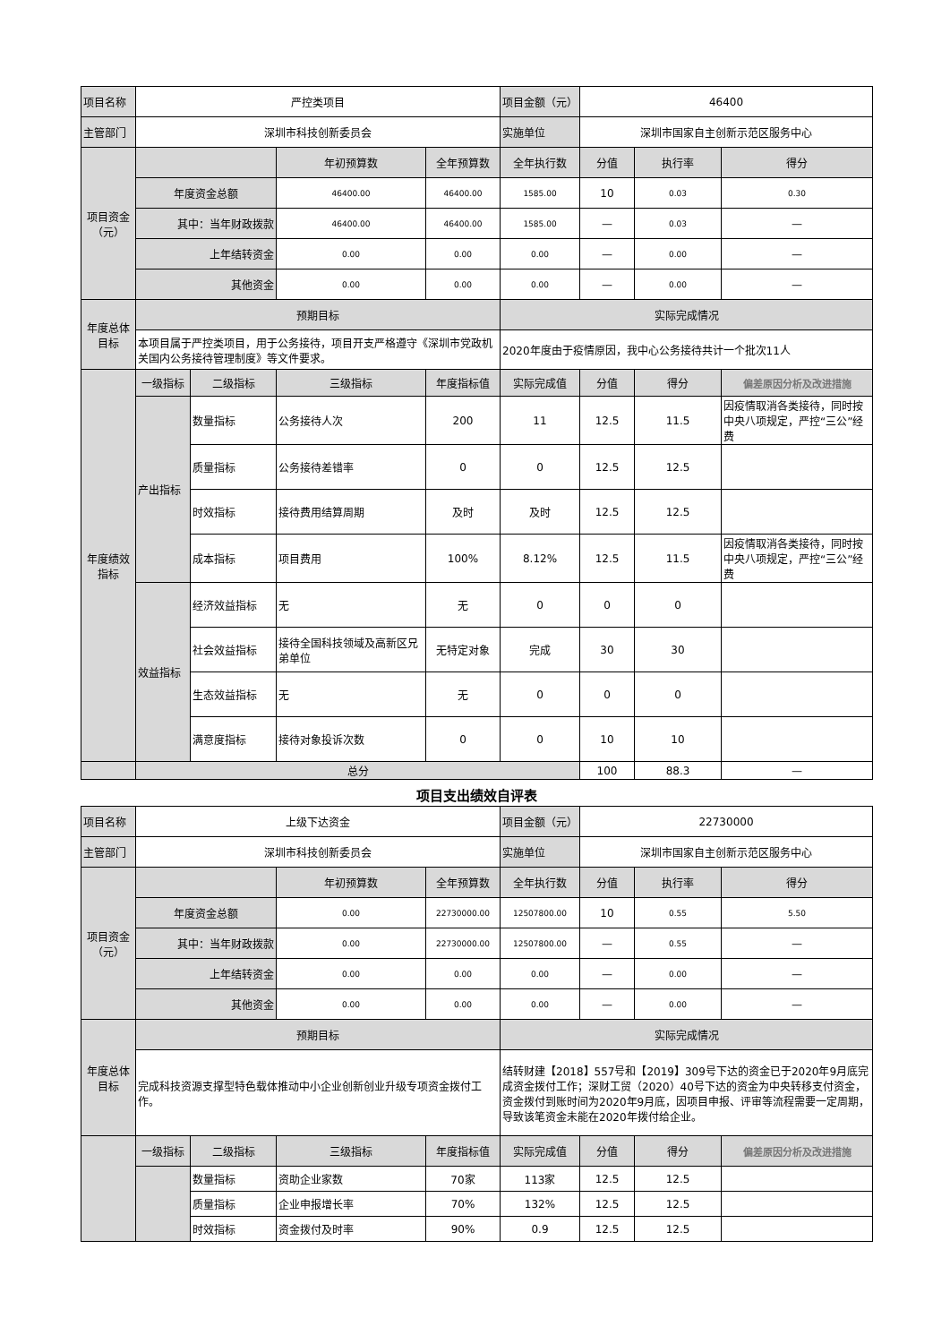| 项目名称 | 严控类项目 | | | | 项目金额（元） | 46400 | | |
| 主管部门 | 深圳市科技创新委员会 | | | | 实施单位 | 深圳市国家自主创新示范区服务中心 | | |
| 项目资金 （元） | | | 年初预算数 | 全年预算数 | 全年执行数 | 分值 | 执行率 | 得分 |
| | 年度资金总额 | | 46400.00 | 46400.00 | 1585.00 | 10 | 0.03 | 0.30 |
| | 其中：当年财政拨款 | | 46400.00 | 46400.00 | 1585.00 | — | 0.03 | — |
| | 上年结转资金 | | 0.00 | 0.00 | 0.00 | — | 0.00 | — |
| | 其他资金 | | 0.00 | 0.00 | 0.00 | — | 0.00 | — |
| 年度总体目标 | 预期目标 | | | | 实际完成情况 | | | |
| | 本项目属于严控类项目，用于公务接待，项目开支严格遵守《深圳市党政机关国内公务接待管理制度》等文件要求。 | | | | 2020年度由于疫情原因，我中心公务接待共计一个批次11人 | | | |
| 年度绩效指标 | 一级指标 | 二级指标 | 三级指标 | 年度指标值 | 实际完成值 | 分值 | 得分 | 偏差原因分析及改进措施 |
| | 产出指标 | 数量指标 | 公务接待人次 | 200 | 11 | 12.5 | 11.5 | 因疫情取消各类接待，同时按中央八项规定，严控“三公”经费 |
| | | 质量指标 | 公务接待差错率 | 0 | 0 | 12.5 | 12.5 | |
| | | 时效指标 | 接待费用结算周期 | 及时 | 及时 | 12.5 | 12.5 | |
| | | 成本指标 | 项目费用 | 100% | 8.12% | 12.5 | 11.5 | 因疫情取消各类接待，同时按中央八项规定，严控“三公”经费 |
| | 效益指标 | 经济效益指标 | 无 | 无 | 0 | 0 | 0 | |
| | | 社会效益指标 | 接待全国科技领域及高新区兄弟单位 | 无特定对象 | 完成 | 30 | 30 | |
| | | 生态效益指标 | 无 | 无 | 0 | 0 | 0 | |
| | | 满意度指标 | 接待对象投诉次数 | 0 | 0 | 10 | 10 | |
| | 总分 | | | | | 100 | 88.3 | — |
项目支出绩效自评表
| 项目名称 | 上级下达资金 | | | | 项目金额（元） | 22730000 | | |
| 主管部门 | 深圳市科技创新委员会 | | | | 实施单位 | 深圳市国家自主创新示范区服务中心 | | |
| 项目资金 （元） | | | 年初预算数 | 全年预算数 | 全年执行数 | 分值 | 执行率 | 得分 |
| | 年度资金总额 | | 0.00 | 22730000.00 | 12507800.00 | 10 | 0.55 | 5.50 |
| | 其中：当年财政拨款 | | 0.00 | 22730000.00 | 12507800.00 | — | 0.55 | — |
| | 上年结转资金 | | 0.00 | 0.00 | 0.00 | — | 0.00 | — |
| | 其他资金 | | 0.00 | 0.00 | 0.00 | — | 0.00 | — |
| 年度总体目标 | 预期目标 | | | | 实际完成情况 | | | |
| | 完成科技资源支撑型特色载体推动中小企业创新创业升级专项资金拨付工作。 | | | | 结转财建【2018】557号和【2019】309号下达的资金已于2020年9月底完成资金拨付工作；深财工贸（2020）40号下达的资金为中央转移支付资金，资金拨付到账时间为2020年9月底，因项目申报、评审等流程需要一定周期，导致该笔资金未能在2020年拨付给企业。 | | | |
| | 一级指标 | 二级指标 | 三级指标 | 年度指标值 | 实际完成值 | 分值 | 得分 | 偏差原因分析及改进措施 |
| | | 数量指标 | 资助企业家数 | 70家 | 113家 | 12.5 | 12.5 | |
| | | 质量指标 | 企业申报增长率 | 70% | 132% | 12.5 | 12.5 | |
| | | 时效指标 | 资金拨付及时率 | 90% | 0.9 | 12.5 | 12.5 | |